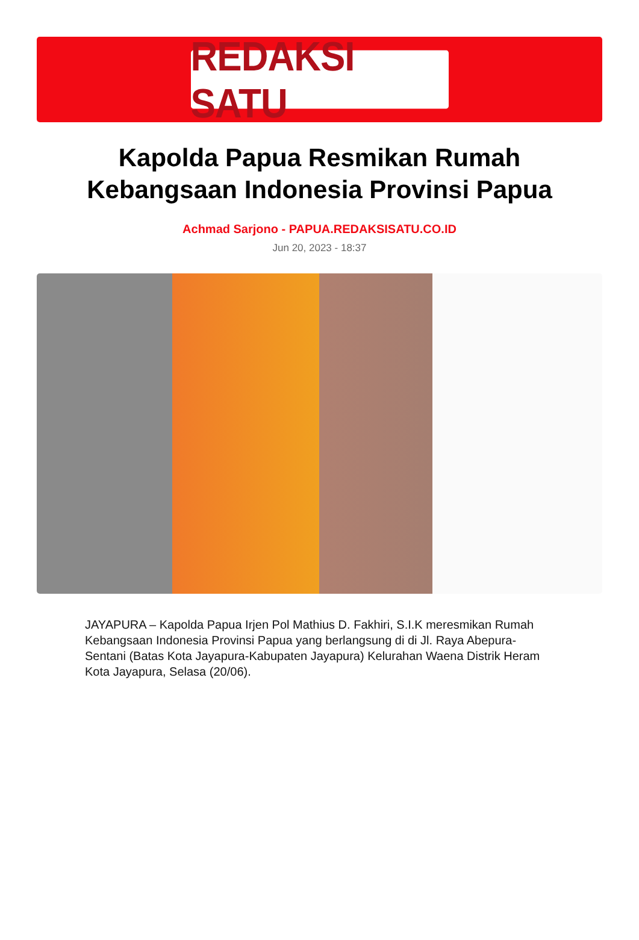REDAKSI SATU
Kapolda Papua Resmikan Rumah Kebangsaan Indonesia Provinsi Papua
Achmad Sarjono - PAPUA.REDAKSISATU.CO.ID
Jun 20, 2023 - 18:37
JAYAPURA – Kapolda Papua Irjen Pol Mathius D. Fakhiri, S.I.K meresmikan Rumah Kebangsaan Indonesia Provinsi Papua yang berlangsung di di Jl. Raya Abepura-Sentani (Batas Kota Jayapura-Kabupaten Jayapura) Kelurahan Waena Distrik Heram Kota Jayapura, Selasa (20/06).